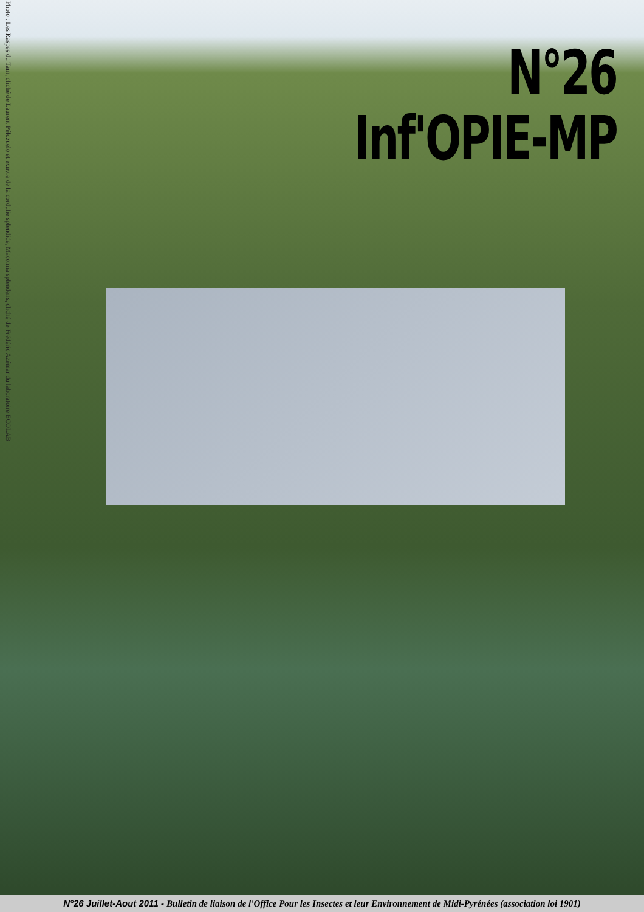Photo : Les Raspes du Tarn, cliché de Laurent Pélozuelo et exuvie de la cordulie splendide, Macomia splendens, cliché de Frédéric Azémar du laboratoire ECOLAB
N°26
Inf'OPIE-MP
N°26 Juillet-Aout 2011 - Bulletin de liaison de l'Office Pour les Insectes et leur Environnement de Midi-Pyrénées (association loi 1901)